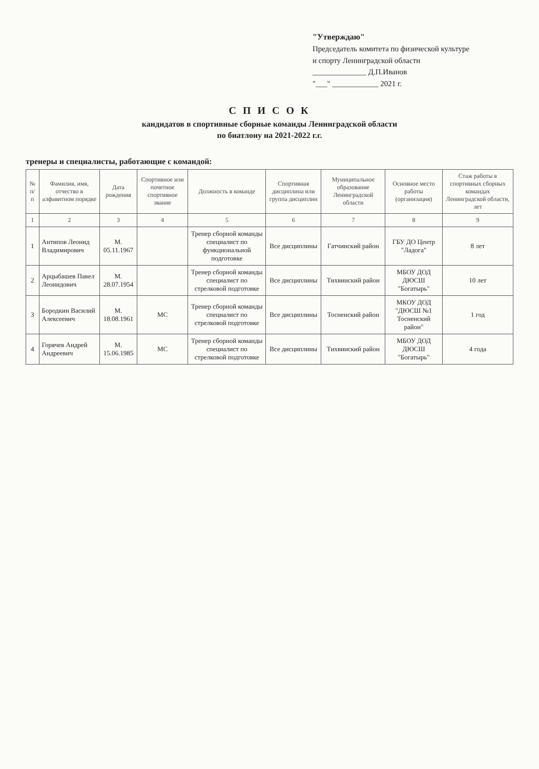"Утверждаю"
Председатель комитета по физической культуре
и спорту Ленинградской области
______________ Д.П.Иванов
"___" ____________ 2021 г.
С П И С О К
кандидатов в спортивные сборные команды Ленинградской области
по биатлону на 2021-2022 г.г.
тренеры и специалисты, работающие с командой:
| № п/п | Фамилия, имя, отчество в алфавитном порядке | Дата рождения | Спортивное или почетное спортивное звание | Должность в команде | Спортивная дисциплина или группа дисциплин | Муниципальное образование Ленинградской области | Основное место работы (организация) | Стаж работы в спортивных сборных командах Ленинградской области, лет |
| --- | --- | --- | --- | --- | --- | --- | --- | --- |
| 1 | 2 | 3 | 4 | 5 | 6 | 7 | 8 | 9 |
| 1 | Антипов Леонид Владимирович | М. 05.11.1967 | | Тренер сборной команды специалист по функциональной подготовке | Все дисциплины | Гатчинский район | ГБУ ДО Центр "Ладога" | 8 лет |
| 2 | Арцыбашев Павел Леонидович | М. 28.07.1954 | | Тренер сборной команды специалист по стрелковой подготовке | Все дисциплины | Тихвинский район | МБОУ ДОД ДЮСШ "Богатырь" | 10 лет |
| 3 | Бородкин Василий Алексеевич | М. 18.08.1961 | МС | Тренер сборной команды специалист по стрелковой подготовке | Все дисциплины | Тосненский район | МКОУ ДОД "ДЮСШ №1 Тосненский район" | 1 год |
| 4 | Горячев Андрей Андреевич | М. 15.06.1985 | МС | Тренер сборной команды специалист по стрелковой подготовке | Все дисциплины | Тихвинский район | МБОУ ДОД ДЮСШ "Богатырь" | 4 года |